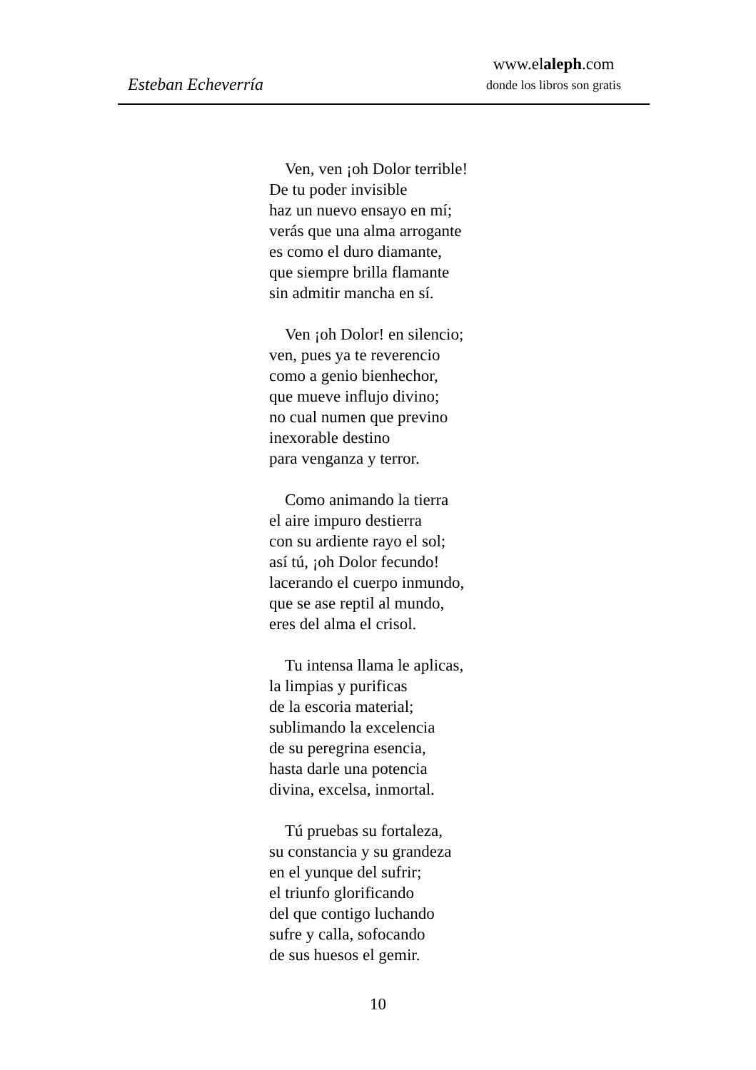Esteban Echeverría
www.elaleph.com
donde los libros son gratis
Ven, ven ¡oh Dolor terrible!
De tu poder invisible
haz un nuevo ensayo en mí;
verás que una alma arrogante
es como el duro diamante,
que siempre brilla flamante
sin admitir mancha en sí.
Ven ¡oh Dolor! en silencio;
ven, pues ya te reverencio
como a genio bienhechor,
que mueve influjo divino;
no cual numen que previno
inexorable destino
para venganza y terror.
Como animando la tierra
el aire impuro destierra
con su ardiente rayo el sol;
así tú, ¡oh Dolor fecundo!
lacerando el cuerpo inmundo,
que se ase reptil al mundo,
eres del alma el crisol.
Tu intensa llama le aplicas,
la limpias y purificas
de la escoria material;
sublimando la excelencia
de su peregrina esencia,
hasta darle una potencia
divina, excelsa, inmortal.
Tú pruebas su fortaleza,
su constancia y su grandeza
en el yunque del sufrir;
el triunfo glorificando
del que contigo luchando
sufre y calla, sofocando
de sus huesos el gemir.
10